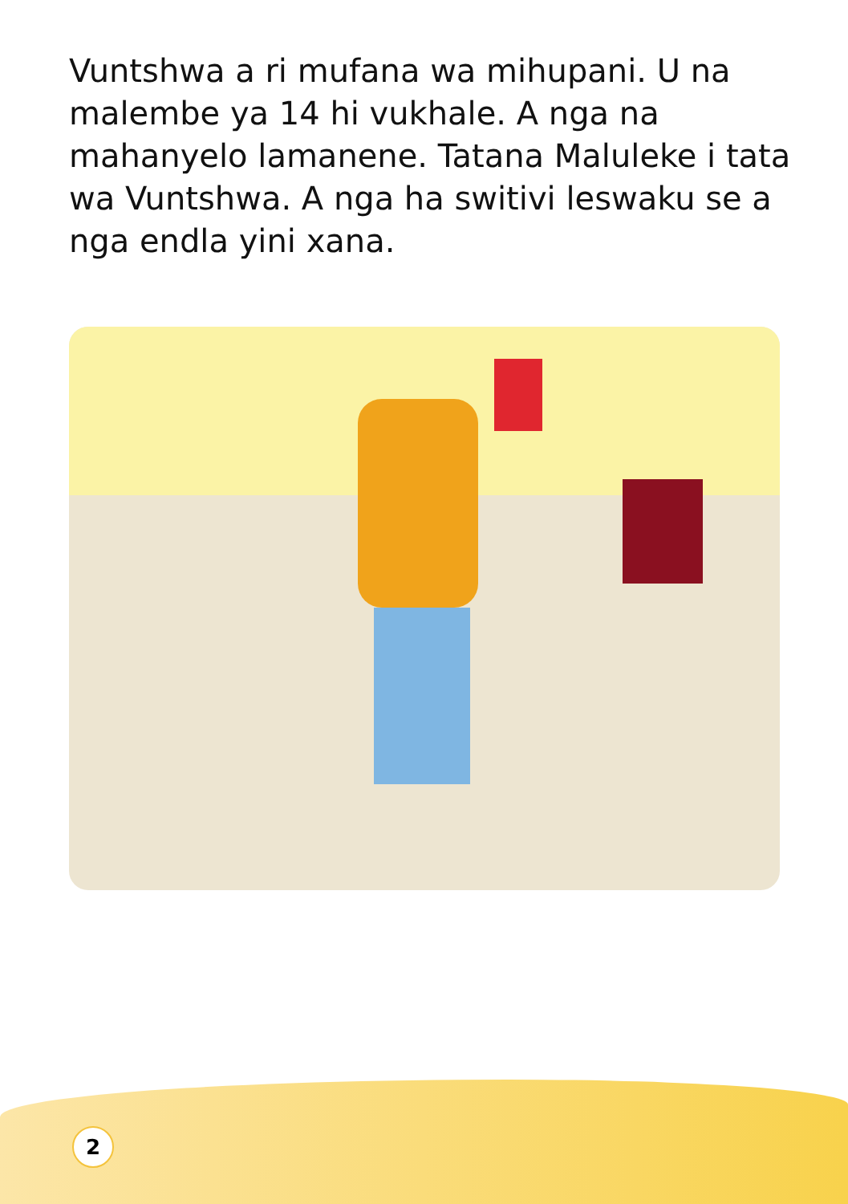Vuntshwa a ri mufana wa mihupani. U na malembe ya 14 hi vukhale. A nga na mahanyelo lamanene. Tatana Maluleke i tata wa Vuntshwa. A nga ha switivi leswaku se a nga endla yini xana.
2